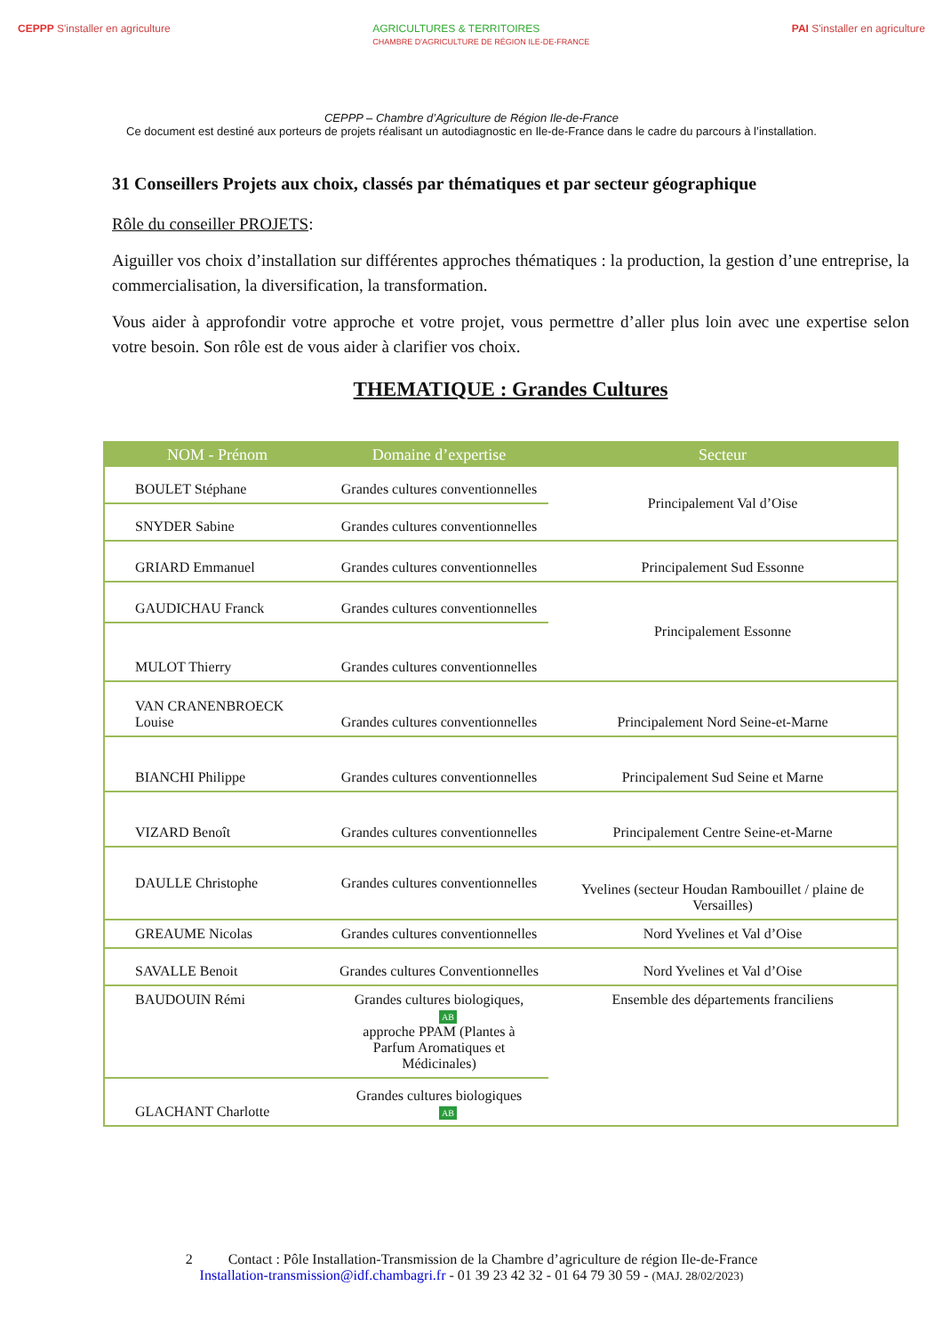CEPPP S'installer en agriculture
AGRICULTURES & TERRITOIRES
CHAMBRE D'AGRICULTURE DE RÉGION ILE-DE-FRANCE
PAI S'installer en agriculture
CEPPP – Chambre d’Agriculture de Région Ile-de-France
Ce document est destiné aux porteurs de projets réalisant un autodiagnostic en Ile-de-France dans le cadre du parcours à l’installation.
31 Conseillers Projets aux choix, classés par thématiques et par secteur géographique
Rôle du conseiller PROJETS:
Aiguiller vos choix d’installation sur différentes approches thématiques : la production, la gestion d’une entreprise, la commercialisation, la diversification, la transformation.
Vous aider à approfondir votre approche et votre projet, vous permettre d’aller plus loin avec une expertise selon votre besoin. Son rôle est de vous aider à clarifier vos choix.
THEMATIQUE : Grandes Cultures
| NOM - Prénom | Domaine d’expertise | Secteur |
| --- | --- | --- |
| BOULET Stéphane | Grandes cultures conventionnelles | Principalement Val d’Oise |
| SNYDER Sabine | Grandes cultures conventionnelles | |
| GRIARD Emmanuel | Grandes cultures conventionnelles | Principalement Sud Essonne |
| GAUDICHAU Franck | Grandes cultures conventionnelles | Principalement Essonne |
| MULOT Thierry | Grandes cultures conventionnelles | |
| VAN CRANENBROECK Louise | Grandes cultures conventionnelles | Principalement Nord Seine-et-Marne |
| BIANCHI Philippe | Grandes cultures conventionnelles | Principalement Sud Seine et Marne |
| VIZARD Benoît | Grandes cultures conventionnelles | Principalement Centre Seine-et-Marne |
| DAULLE Christophe | Grandes cultures conventionnelles | Yvelines (secteur Houdan Rambouillet / plaine de Versailles) |
| GREAUME Nicolas | Grandes cultures conventionnelles | Nord Yvelines et Val d’Oise |
| SAVALLE Benoit | Grandes cultures Conventionnelles | Nord Yvelines et Val d’Oise |
| BAUDOUIN Rémi | Grandes cultures biologiques, AB approche PPAM (Plantes à Parfum Aromatiques et Médicinales) | Ensemble des départements franciliens |
| GLACHANT Charlotte | Grandes cultures biologiques AB | |
2 Contact : Pôle Installation-Transmission de la Chambre d’agriculture de région Ile-de-France
Installation-transmission@idf.chambagri.fr - 01 39 23 42 32 - 01 64 79 30 59 - (MAJ. 28/02/2023)